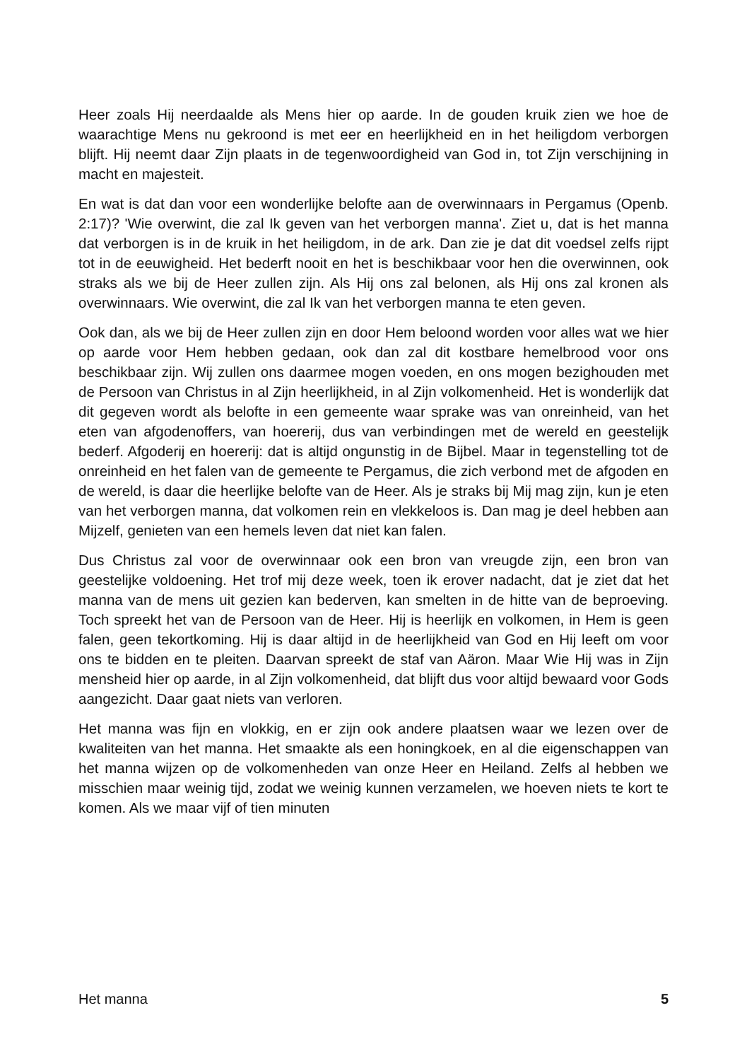Heer zoals Hij neerdaalde als Mens hier op aarde. In de gouden kruik zien we hoe de waarachtige Mens nu gekroond is met eer en heerlijkheid en in het heiligdom verborgen blijft. Hij neemt daar Zijn plaats in de tegenwoordigheid van God in, tot Zijn verschijning in macht en majesteit.
En wat is dat dan voor een wonderlijke belofte aan de overwinnaars in Pergamus (Openb. 2:17)? 'Wie overwint, die zal Ik geven van het verborgen manna'. Ziet u, dat is het manna dat verborgen is in de kruik in het heiligdom, in de ark. Dan zie je dat dit voedsel zelfs rijpt tot in de eeuwigheid. Het bederft nooit en het is beschikbaar voor hen die overwinnen, ook straks als we bij de Heer zullen zijn. Als Hij ons zal belonen, als Hij ons zal kronen als overwinnaars. Wie overwint, die zal Ik van het verborgen manna te eten geven.
Ook dan, als we bij de Heer zullen zijn en door Hem beloond worden voor alles wat we hier op aarde voor Hem hebben gedaan, ook dan zal dit kostbare hemelbrood voor ons beschikbaar zijn. Wij zullen ons daarmee mogen voeden, en ons mogen bezighouden met de Persoon van Christus in al Zijn heerlijkheid, in al Zijn volkomenheid. Het is wonderlijk dat dit gegeven wordt als belofte in een gemeente waar sprake was van onreinheid, van het eten van afgodenoffers, van hoererij, dus van verbindingen met de wereld en geestelijk bederf. Afgoderij en hoererij: dat is altijd ongunstig in de Bijbel. Maar in tegenstelling tot de onreinheid en het falen van de gemeente te Pergamus, die zich verbond met de afgoden en de wereld, is daar die heerlijke belofte van de Heer. Als je straks bij Mij mag zijn, kun je eten van het verborgen manna, dat volkomen rein en vlekkeloos is. Dan mag je deel hebben aan Mijzelf, genieten van een hemels leven dat niet kan falen.
Dus Christus zal voor de overwinnaar ook een bron van vreugde zijn, een bron van geestelijke voldoening. Het trof mij deze week, toen ik erover nadacht, dat je ziet dat het manna van de mens uit gezien kan bederven, kan smelten in de hitte van de beproeving. Toch spreekt het van de Persoon van de Heer. Hij is heerlijk en volkomen, in Hem is geen falen, geen tekortkoming. Hij is daar altijd in de heerlijkheid van God en Hij leeft om voor ons te bidden en te pleiten. Daarvan spreekt de staf van Aäron. Maar Wie Hij was in Zijn mensheid hier op aarde, in al Zijn volkomenheid, dat blijft dus voor altijd bewaard voor Gods aangezicht. Daar gaat niets van verloren.
Het manna was fijn en vlokkig, en er zijn ook andere plaatsen waar we lezen over de kwaliteiten van het manna. Het smaakte als een honingkoek, en al die eigenschappen van het manna wijzen op de volkomenheden van onze Heer en Heiland. Zelfs al hebben we misschien maar weinig tijd, zodat we weinig kunnen verzamelen, we hoeven niets te kort te komen. Als we maar vijf of tien minuten
Het manna 5